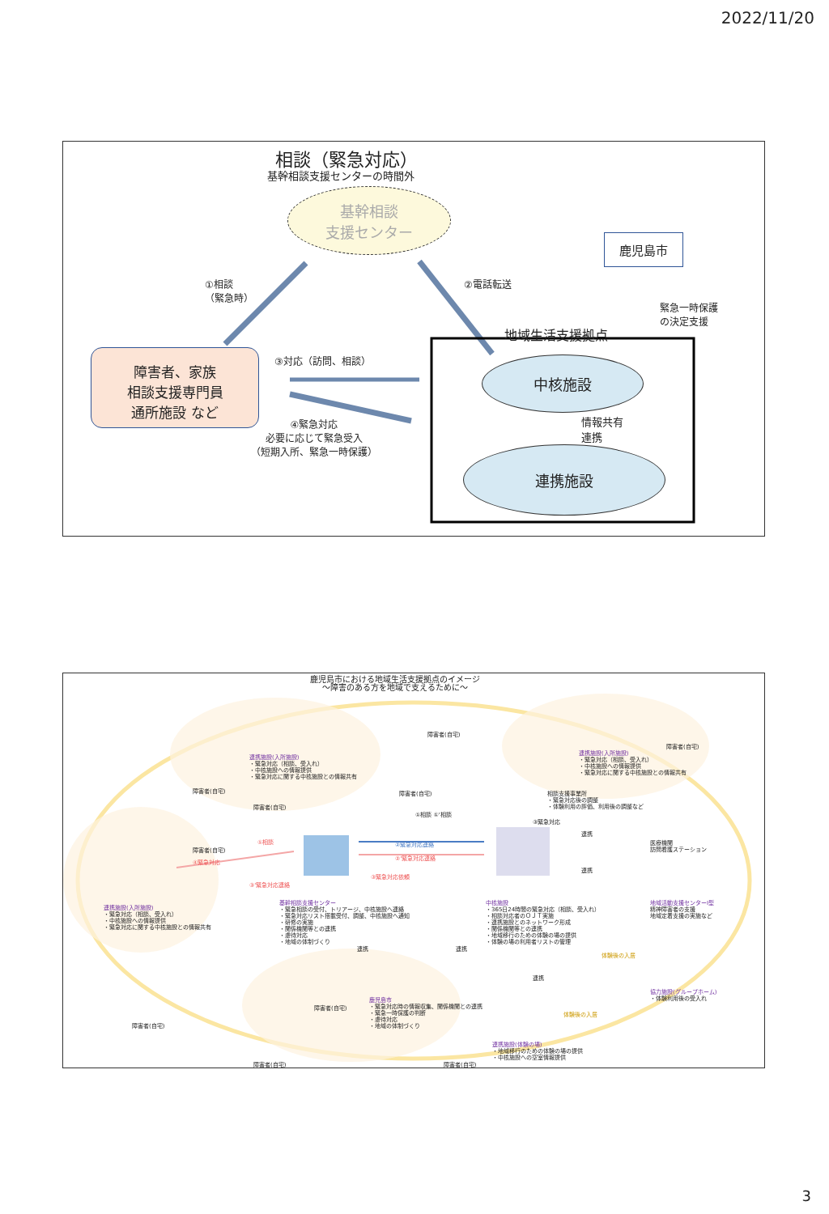2022/11/20
相談（緊急対応）
基幹相談支援センターの時間外
基幹相談
支援センター
鹿児島市
①相談
（緊急時）
②電話転送
緊急一時保護
の決定支援
地域生活支援拠点
障害者、家族
相談支援専門員
通所施設 など
③対応（訪問、相談） 中核施設
情報共有
連携
連携施設
④緊急対応
必要に応じて緊急受入
（短期入所、緊急一時保護）
鹿児島市における地域生活支援拠点のイメージ
〜障害のある方を地域で支えるために〜
連携施設(入所施設)
・緊急対応（相談、受入れ）
・中核施設への情報提供
・緊急対応に関する中核施設との情報共有
障害者(自宅)
障害者(自宅)
障害者(自宅)
連携施設(入所施設)
・緊急対応（相談、受入れ）
・中核施設への情報提供
・緊急対応に関する中核施設との情報共有
障害者(自宅)
障害者(自宅)
相談支援事業所
・緊急対応後の調整
・体験利用の評価、利用後の調整など
①相談 ①'相談
③緊急対応
障害者(自宅)
①相談
④緊急対応
③'緊急対応連絡
②緊急対応連絡
②'緊急対応連絡
③緊急対応依頼
連携
連携
医療機関
訪問看護ステーション
連携施設(入所施設)
・緊急対応（相談、受入れ）
・中核施設への情報提供
・緊急対応に関する中核施設との情報共有
基幹相談支援センター
・緊急相談の受付、トリアージ、中核施設へ連絡
・緊急対応リスト搭載受付、調整、中核施設へ通知
・研修の実施
・関係機関等との連携
・虐待対応
・地域の体制づくり
中核施設
・365日24時間の緊急対応（相談、受入れ）
・相談対応者のＯＪＴ実施
・連携施設とのネットワーク形成
・関係機関等との連携
・地域移行のための体験の場の提供
・体験の場の利用者リストの管理
地域活動支援センターⅠ型
精神障害者の支援
地域定着支援の実施など
連携 連携
体験後の入居
連携
協力施設(グループホーム)
・体験利用後の受入れ
障害者(自宅)
障害者(自宅)
鹿児島市
・緊急対応時の情報収集、関係機関との連携
・緊急一時保護の判断
・虐待対応
・地域の体制づくり
体験後の入居
連携施設(体験の場)
・地域移行のための体験の場の提供
・中核施設への空室情報提供
障害者(自宅) 障害者(自宅)
3